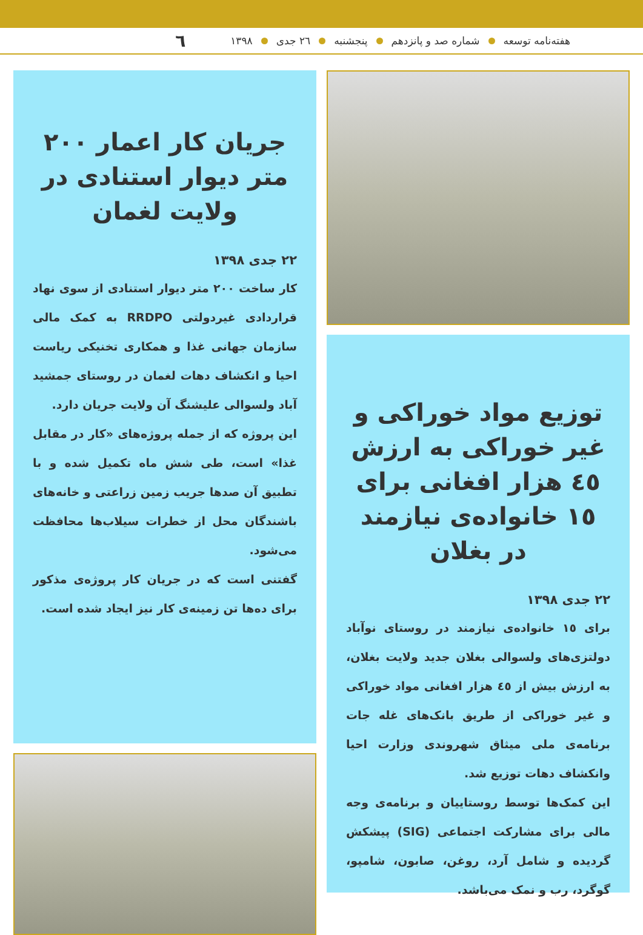هفته‌نامه توسعه شماره صد و پانزدهم پنجشنبه ۲٦ جدی ۱۳۹۸ ٦
توزیع مواد خوراکی و غیر خوراکی به ارزش ٤٥ هزار افغانی برای ١٥ خانواده‌ی نیازمند در بغلان
۲۲ جدی ۱۳۹۸
برای ١٥ خانواده‌ی نیازمند در روستای نوآباد دولتزی‌های ولسوالی بغلان جدید ولایت بغلان، به ارزش بیش از ٤٥ هزار افغانی مواد خوراکی و غیر خوراکی از طریق بانک‌های غله جات برنامه‌ی ملی میثاق شهروندی وزارت احیا وانکشاف دهات توزیع شد.
این کمک‌ها توسط روستاییان و برنامه‌ی وجه مالی برای مشارکت اجتماعی (SIG) پیشکش گردیده و شامل آرد، روغن، صابون، شامپو، گوگرد، رب و نمک می‌باشد.
جریان کار اعمار ۲۰۰ متر دیوار استنادی در ولایت لغمان
۲۲ جدی ۱۳۹۸
کار ساخت ۲۰۰ متر دیوار استنادی از سوی نهاد قراردادی غیردولتی RRDPO به کمک مالی سازمان جهانی غذا و همکاری تخنیکی ریاست احیا و انکشاف دهات لغمان در روستای جمشید آباد ولسوالی علیشنگ آن ولایت جریان دارد.
این پروژه که از جمله پروژه‌های «کار در مقابل غذا» است، طی شش ماه تکمیل شده و با تطبیق آن صدها جریب زمین زراعتی و خانه‌های باشندگان محل از خطرات سیلاب‌ها محافظت می‌شود.
گفتنی است که در جریان کار پروژه‌ی مذکور برای ده‌ها تن زمینه‌ی کار نیز ایجاد شده است.